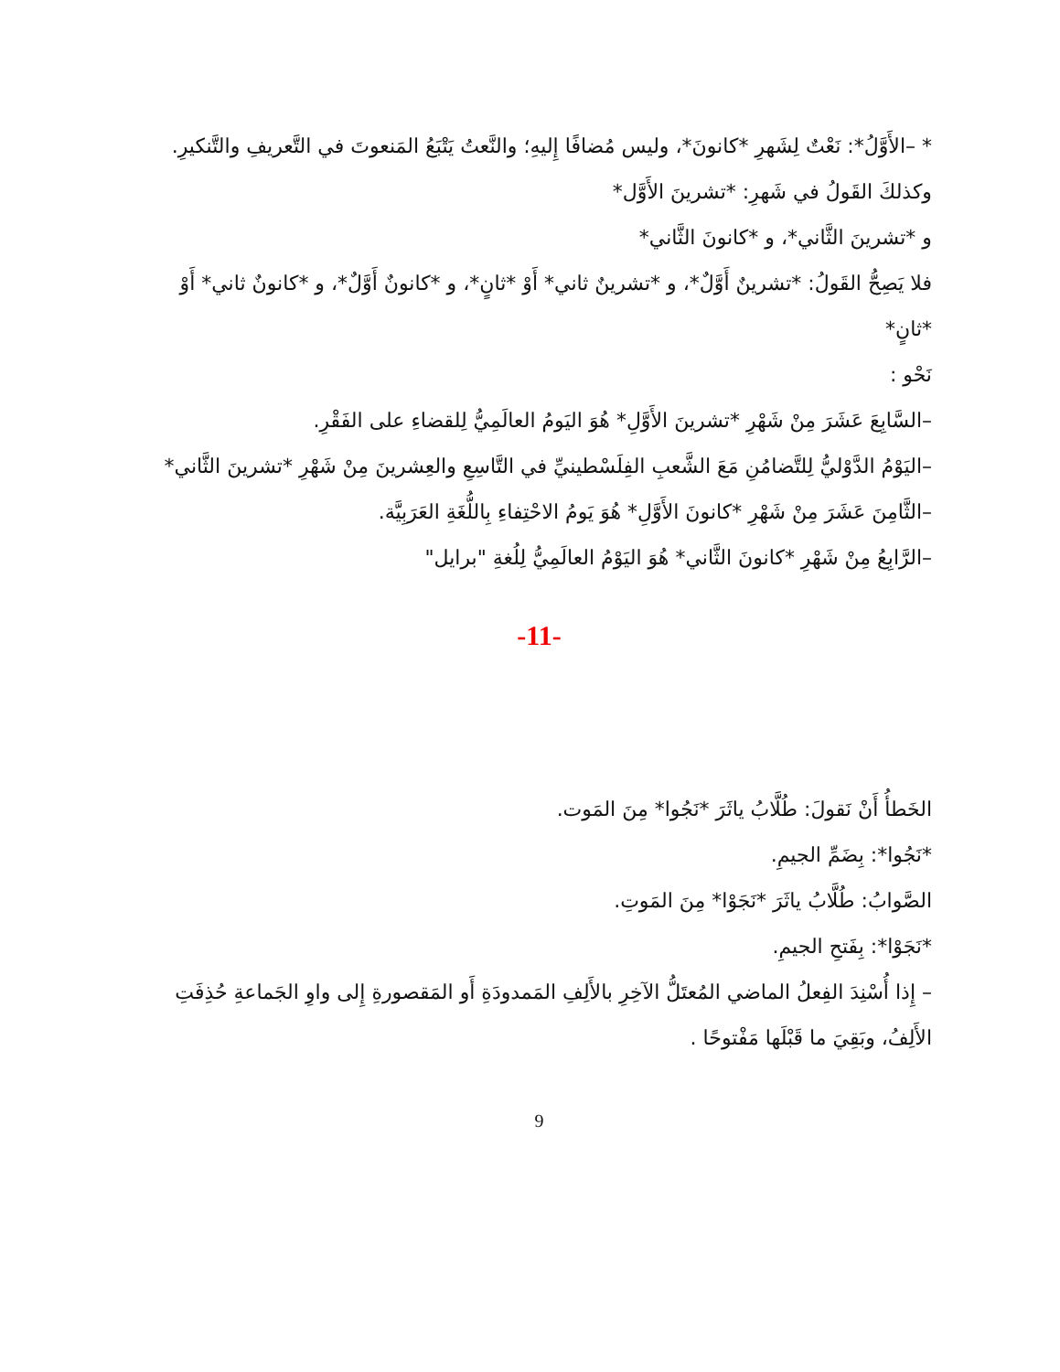* –الأَوَّلُ*: نَعْتٌ لِشَهرِ *كانونَ*، وليس مُضافًا إِليهِ؛ والنَّعتُ يَتْبَعُ المَنعوتَ في التَّعريفِ والتَّنكيرِ.
وكذلكَ القَولُ في شَهرِ: *تشرينَ الأَوَّل*
و *تشرينَ الثَّاني*، و *كانونَ الثَّاني*
فلا يَصِحُّ القَولُ: *تشرينٌ أَوَّلٌ*، و *تشرينٌ ثاني* أَوْ *ثانٍ*، و *كانونٌ أَوَّلٌ*، و *كانونٌ ثاني* أَوْ *ثانٍ*
نَحْو :
–السَّابِعَ عَشَرَ مِنْ شَهْرِ *تشرينَ الأَوَّلِ* هُوَ اليَومُ العالَمِيُّ لِلقضاءِ على الفَقْرِ.
–اليَوْمُ الدَّوْليُّ لِلتَّضامُنِ مَعَ الشَّعبِ الفِلَسْطينيِّ في التَّاسِعِ والعِشرينَ مِنْ شَهْرِ *تشرينَ الثَّاني*
–الثَّامِنَ عَشَرَ مِنْ شَهْرِ *كانونَ الأَوَّلِ* هُوَ يَومُ الاحْتِفاءِ بِاللُّغَةِ العَرَبِيَّة.
–الرَّابِعُ مِنْ شَهْرِ *كانونَ الثَّاني* هُوَ اليَوْمُ العالَمِيُّ لِلُغةِ "برايل"
-11-
الخَطأُ أَنْ نَقولَ: طُلَّابُ ياثَرَ *نَجُوا* مِنَ المَوت.
*نَجُوا*: بِضَمِّ الجيمِ.
الصَّوابُ: طُلَّابُ ياثَرَ *نَجَوْا* مِنَ المَوتِ.
*نَجَوْا*: بِفَتحِ الجيمِ.
– إِذا أُسْنِدَ الفِعلُ الماضي المُعتَلُّ الآخِرِ بالأَلِفِ المَمدودَةِ أَو المَقصورةِ إِلى واوِ الجَماعةِ حُذِفَتِ الأَلِفُ، وبَقِيَ ما قَبْلَها مَفْتوحًا .
9